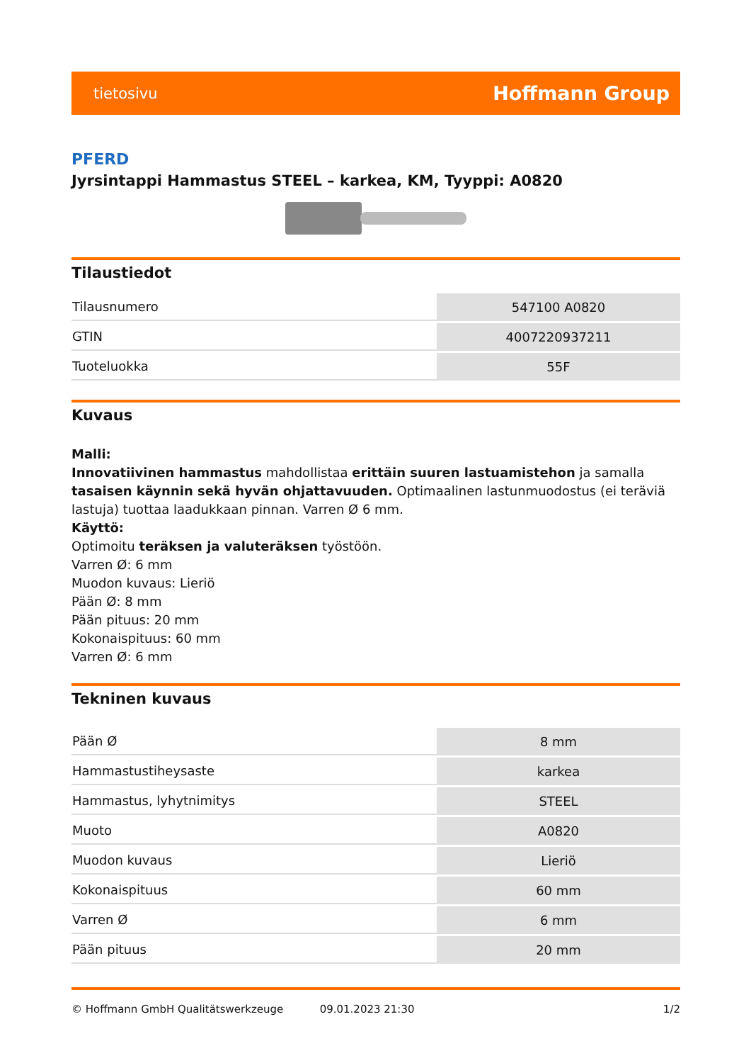tietosivu Hoffmann Group
PFERD
Jyrsintappi Hammastus STEEL – karkea, KM, Tyyppi: A0820
Tilaustiedot
| Tilausnumero | 547100 A0820 |
| GTIN | 4007220937211 |
| Tuoteluokka | 55F |
Kuvaus
Malli:
Innovatiivinen hammastus mahdollistaa erittäin suuren lastuamistehon ja samalla tasaisen käynnin sekä hyvän ohjattavuuden. Optimaalinen lastunmuodostus (ei teräviä lastuja) tuottaa laadukkaan pinnan. Varren Ø 6 mm.
Käyttö:
Optimoitu teräksen ja valuteräksen työstöön.
Varren Ø: 6 mm
Muodon kuvaus: Lieriö
Pään Ø: 8 mm
Pään pituus: 20 mm
Kokonaispituus: 60 mm
Varren Ø: 6 mm
Tekninen kuvaus
| Pään Ø | 8 mm |
| Hammastustiheysaste | karkea |
| Hammastus, lyhytnimitys | STEEL |
| Muoto | A0820 |
| Muodon kuvaus | Lieriö |
| Kokonaispituus | 60 mm |
| Varren Ø | 6 mm |
| Pään pituus | 20 mm |
© Hoffmann GmbH Qualitätswerkzeuge 09.01.2023 21:30 1/2